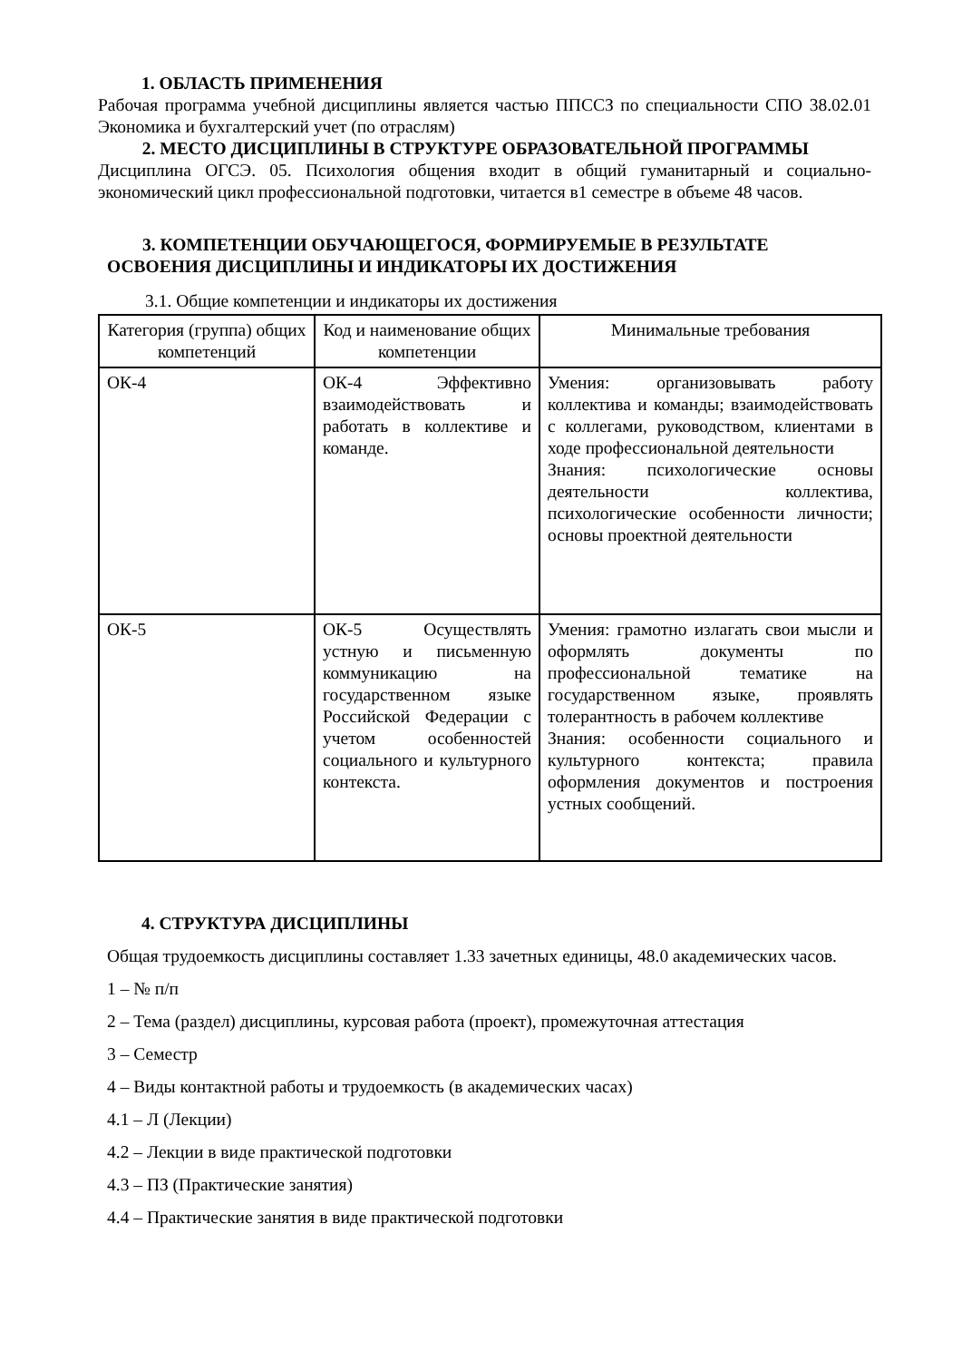1. ОБЛАСТЬ ПРИМЕНЕНИЯ
Рабочая программа учебной дисциплины является частью ППССЗ по специальности СПО 38.02.01 Экономика и бухгалтерский учет (по отраслям)
2. МЕСТО ДИСЦИПЛИНЫ В СТРУКТУРЕ ОБРАЗОВАТЕЛЬНОЙ ПРОГРАММЫ
Дисциплина ОГСЭ. 05. Психология общения входит в общий гуманитарный и социально-экономический цикл профессиональной подготовки, читается в1 семестре в объеме 48 часов.
3. КОМПЕТЕНЦИИ ОБУЧАЮЩЕГОСЯ, ФОРМИРУЕМЫЕ В РЕЗУЛЬТАТЕ ОСВОЕНИЯ ДИСЦИПЛИНЫ И ИНДИКАТОРЫ ИХ ДОСТИЖЕНИЯ
3.1. Общие компетенции и индикаторы их достижения
| Категория (группа) общих компетенций | Код и наименование общих компетенции | Минимальные требования |
| --- | --- | --- |
| ОК-4 | ОК-4 Эффективно взаимодействовать и работать в коллективе и команде. | Умения: организовывать работу коллектива и команды; взаимодействовать с коллегами, руководством, клиентами в ходе профессиональной деятельности Знания: психологические основы деятельности коллектива, психологические особенности личности; основы проектной деятельности |
| ОК-5 | ОК-5 Осуществлять устную и письменную коммуникацию на государственном языке Российской Федерации с учетом особенностей социального и культурного контекста. | Умения: грамотно излагать свои мысли и оформлять документы по профессиональной тематике на государственном языке, проявлять толерантность в рабочем коллективе Знания: особенности социального и культурного контекста; правила оформления документов и построения устных сообщений. |
4. СТРУКТУРА ДИСЦИПЛИНЫ
Общая трудоемкость дисциплины составляет 1.33 зачетных единицы, 48.0 академических часов.
1 – № п/п
2 – Тема (раздел) дисциплины, курсовая работа (проект), промежуточная аттестация
3 – Семестр
4 – Виды контактной работы и трудоемкость (в академических часах)
4.1 – Л (Лекции)
4.2 – Лекции в виде практической подготовки
4.3 – ПЗ (Практические занятия)
4.4 – Практические занятия в виде практической подготовки